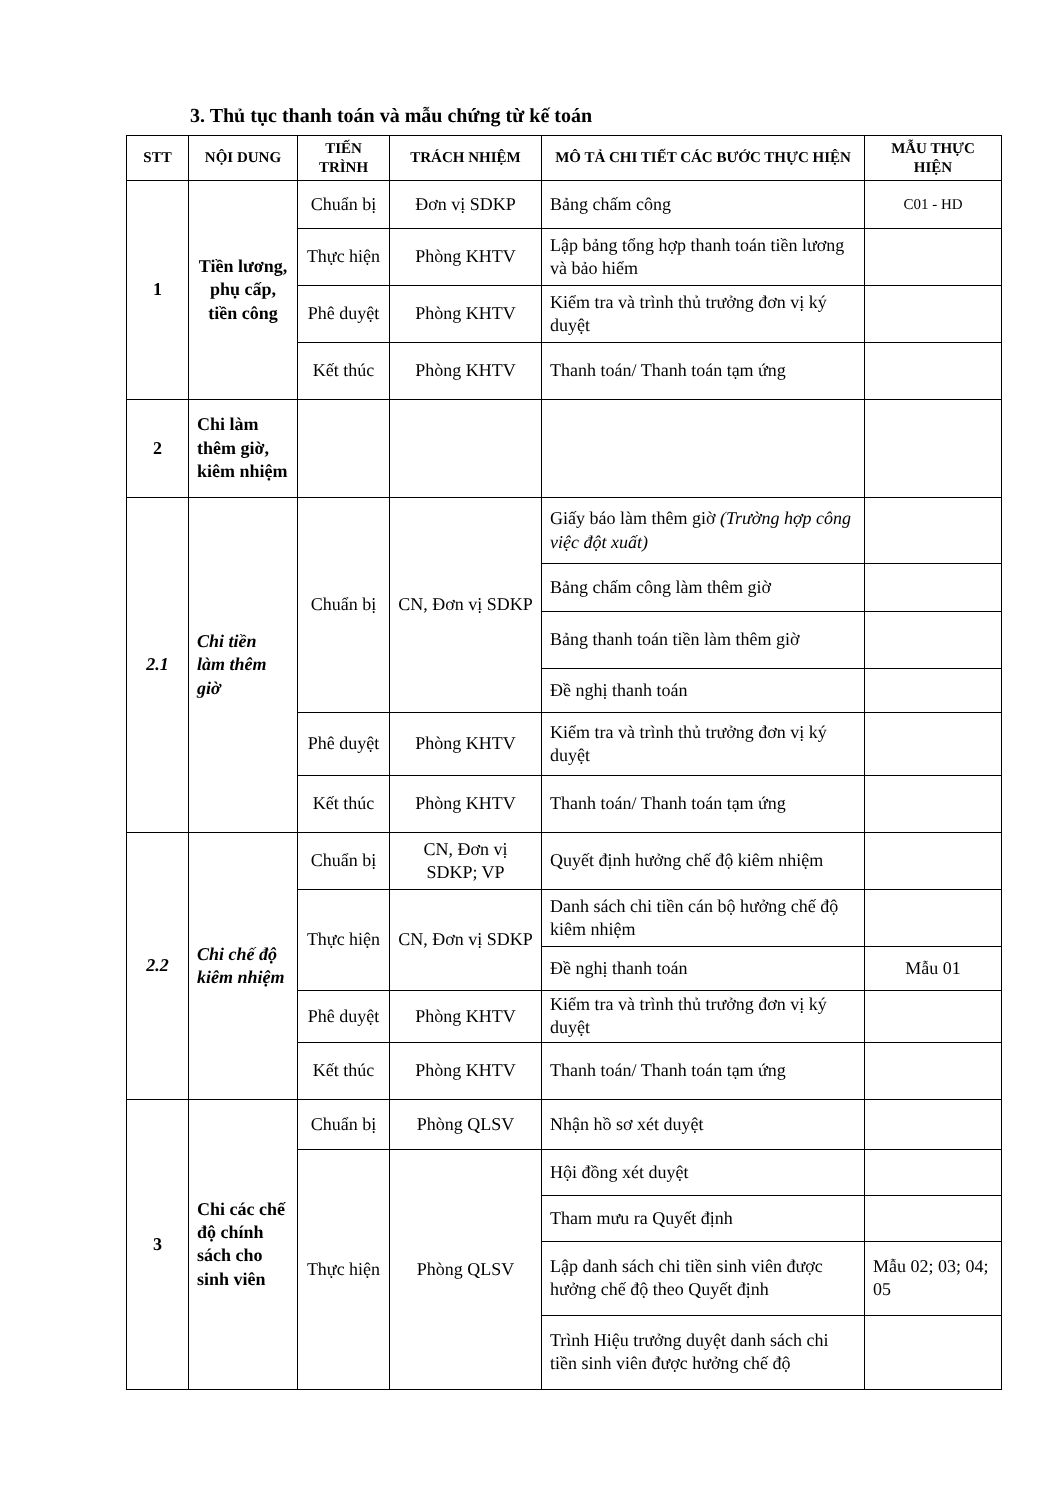3. Thủ tục thanh toán và mẫu chứng từ kế toán
| STT | NỘI DUNG | TIẾN TRÌNH | TRÁCH NHIỆM | MÔ TẢ CHI TIẾT CÁC BƯỚC THỰC HIỆN | MẪU THỰC HIỆN |
| --- | --- | --- | --- | --- | --- |
| 1 | Tiền lương, phụ cấp, tiền công | Chuẩn bị | Đơn vị SDKP | Bảng chấm công | C01 - HD |
| | | Thực hiện | Phòng KHTV | Lập bảng tổng hợp thanh toán tiền lương và bảo hiểm | |
| | | Phê duyệt | Phòng KHTV | Kiểm tra và trình thủ trưởng đơn vị ký duyệt | |
| | | Kết thúc | Phòng KHTV | Thanh toán/ Thanh toán tạm ứng | |
| 2 | Chi làm thêm giờ, kiêm nhiệm | | | | |
| 2.1 | Chi tiền làm thêm giờ | Chuẩn bị | CN, Đơn vị SDKP | Giấy báo làm thêm giờ (Trường hợp công việc đột xuất) | |
| | | | | Bảng chấm công làm thêm giờ | |
| | | | | Bảng thanh toán tiền làm thêm giờ | |
| | | | | Đề nghị thanh toán | |
| | | Phê duyệt | Phòng KHTV | Kiểm tra và trình thủ trưởng đơn vị ký duyệt | |
| | | Kết thúc | Phòng KHTV | Thanh toán/ Thanh toán tạm ứng | |
| 2.2 | Chi chế độ kiêm nhiệm | Chuẩn bị | CN, Đơn vị SDKP; VP | Quyết định hưởng chế độ kiêm nhiệm | |
| | | Thực hiện | CN, Đơn vị SDKP | Danh sách chi tiền cán bộ hưởng chế độ kiêm nhiệm | |
| | | | | Đề nghị thanh toán | Mẫu 01 |
| | | Phê duyệt | Phòng KHTV | Kiểm tra và trình thủ trưởng đơn vị ký duyệt | |
| | | Kết thúc | Phòng KHTV | Thanh toán/ Thanh toán tạm ứng | |
| 3 | Chi các chế độ chính sách cho sinh viên | Chuẩn bị | Phòng QLSV | Nhận hồ sơ xét duyệt | |
| | | Thực hiện | Phòng QLSV | Hội đồng xét duyệt | |
| | | | | Tham mưu ra Quyết định | |
| | | | | Lập danh sách chi tiền sinh viên được hưởng chế độ theo Quyết định | Mẫu 02; 03; 04; 05 |
| | | | | Trình Hiệu trưởng duyệt danh sách chi tiền sinh viên được hưởng chế độ | |